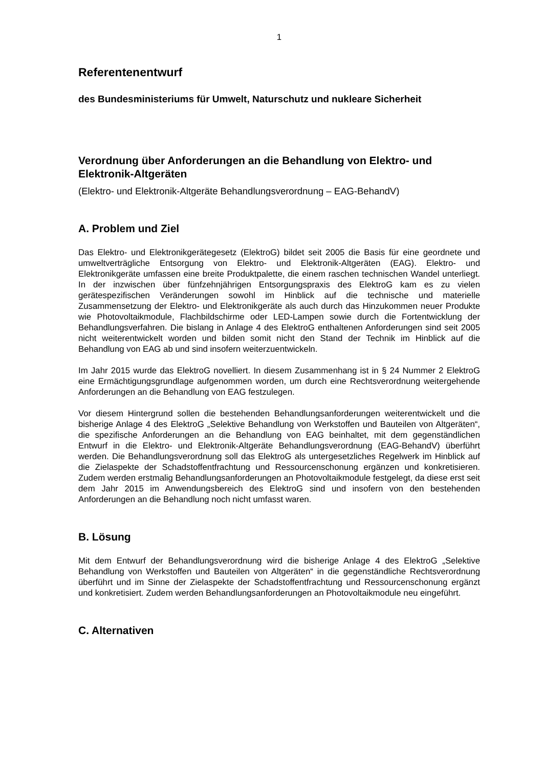1
Referentenentwurf
des Bundesministeriums für Umwelt, Naturschutz und nukleare Sicherheit
Verordnung über Anforderungen an die Behandlung von Elektro- und Elektronik-Altgeräten
(Elektro- und Elektronik-Altgeräte Behandlungsverordnung – EAG-BehandV)
A. Problem und Ziel
Das Elektro- und Elektronikgerätegesetz (ElektroG) bildet seit 2005 die Basis für eine geordnete und umweltverträgliche Entsorgung von Elektro- und Elektronik-Altgeräten (EAG). Elektro- und Elektronikgeräte umfassen eine breite Produktpalette, die einem raschen technischen Wandel unterliegt. In der inzwischen über fünfzehnjährigen Entsorgungspraxis des ElektroG kam es zu vielen gerätespezifischen Veränderungen sowohl im Hinblick auf die technische und materielle Zusammensetzung der Elektro- und Elektronikgeräte als auch durch das Hinzukommen neuer Produkte wie Photovoltaikmodule, Flachbildschirme oder LED-Lampen sowie durch die Fortentwicklung der Behandlungsverfahren. Die bislang in Anlage 4 des ElektroG enthaltenen Anforderungen sind seit 2005 nicht weiterentwickelt worden und bilden somit nicht den Stand der Technik im Hinblick auf die Behandlung von EAG ab und sind insofern weiterzuentwickeln.
Im Jahr 2015 wurde das ElektroG novelliert. In diesem Zusammenhang ist in § 24 Nummer 2 ElektroG eine Ermächtigungsgrundlage aufgenommen worden, um durch eine Rechtsverordnung weitergehende Anforderungen an die Behandlung von EAG festzulegen.
Vor diesem Hintergrund sollen die bestehenden Behandlungsanforderungen weiterentwickelt und die bisherige Anlage 4 des ElektroG „Selektive Behandlung von Werkstoffen und Bauteilen von Altgeräten“, die spezifische Anforderungen an die Behandlung von EAG beinhaltet, mit dem gegenständlichen Entwurf in die Elektro- und Elektronik-Altgeräte Behandlungsverordnung (EAG-BehandV) überführt werden. Die Behandlungsverordnung soll das ElektroG als untergesetzliches Regelwerk im Hinblick auf die Zielaspekte der Schadstoffentfrachtung und Ressourcenschonung ergänzen und konkretisieren. Zudem werden erstmalig Behandlungsanforderungen an Photovoltaikmodule festgelegt, da diese erst seit dem Jahr 2015 im Anwendungsbereich des ElektroG sind und insofern von den bestehenden Anforderungen an die Behandlung noch nicht umfasst waren.
B. Lösung
Mit dem Entwurf der Behandlungsverordnung wird die bisherige Anlage 4 des ElektroG „Selektive Behandlung von Werkstoffen und Bauteilen von Altgeräten“ in die gegenständliche Rechtsverordnung überführt und im Sinne der Zielaspekte der Schadstoffentfrachtung und Ressourcenschonung ergänzt und konkretisiert. Zudem werden Behandlungsanforderungen an Photovoltaikmodule neu eingeführt.
C. Alternativen